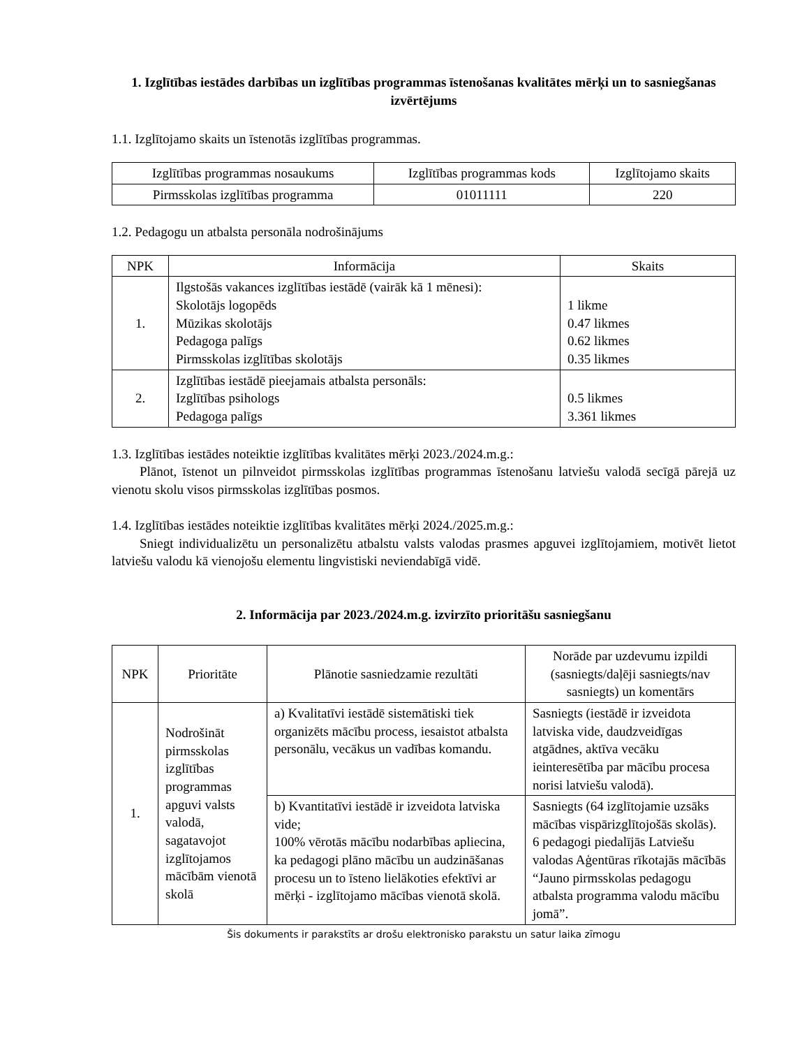1. Izglītības iestādes darbības un izglītības programmas īstenošanas kvalitātes mērķi un to sasniegšanas izvērtējums
1.1. Izglītojamo skaits un īstenotās izglītības programmas.
| Izglītības programmas nosaukums | Izglītības programmas kods | Izglītojamo skaits |
| --- | --- | --- |
| Pirmsskolas izglītības programma | 01011111 | 220 |
1.2. Pedagogu un atbalsta personāla nodrošinājums
| NPK | Informācija | Skaits |
| --- | --- | --- |
| 1. | Ilgstošās vakances izglītības iestādē (vairāk kā 1 mēnesi): Skolotājs logopēds Mūzikas skolotājs Pedagoga palīgs Pirmsskolas izglītības skolotājs | 1 likme 0.47 likmes 0.62 likmes 0.35 likmes |
| 2. | Izglītības iestādē pieejamais atbalsta personāls: Izglītības psihologs Pedagoga palīgs | 0.5 likmes 3.361 likmes |
1.3. Izglītības iestādes noteiktie izglītības kvalitātes mērķi 2023./2024.m.g.:
Plānot, īstenot un pilnveidot pirmsskolas izglītības programmas īstenošanu latviešu valodā secīgā pārejā uz vienotu skolu visos pirmsskolas izglītības posmos.
1.4. Izglītības iestādes noteiktie izglītības kvalitātes mērķi 2024./2025.m.g.:
Sniegt individualizētu un personalizētu atbalstu valsts valodas prasmes apguvei izglītojamiem, motivēt lietot latviešu valodu kā vienojošu elementu lingvistiski neviendabīgā vidē.
2. Informācija par 2023./2024.m.g. izvirzīto prioritāšu sasniegšanu
| NPK | Prioritāte | Plānotie sasniedzamie rezultāti | Norāde par uzdevumu izpildi (sasniegts/daļēji sasniegts/nav sasniegts) un komentārs |
| --- | --- | --- | --- |
| 1. | Nodrošināt pirmsskolas izglītības programmas apguvi valsts valodā, sagatavojot izglītojamos mācībām vienotā skolā | a) Kvalitatīvi iestādē sistemātiski tiek organizēts mācību process, iesaistot atbalsta personālu, vecākus un vadības komandu. | Sasniegts (iestādē ir izveidota latviska vide, daudzveidīgas atgādnes, aktīva vecāku ieinteresētība par mācību procesa norisi latviešu valodā). |
| | | b) Kvantitatīvi iestādē ir izveidota latviska vide; 100% vērotās mācību nodarbības apliecina, ka pedagogi plāno mācību un audzināšanas procesu un to īsteno lielākoties efektīvi ar mērķi - izglītojamo mācības vienotā skolā. | Sasniegts (64 izglītojamie uzsāks mācības vispārizglītojošās skolās). 6 pedagogi piedalījās Latviešu valodas Aģentūras rīkotajās mācībās “Jauno pirmsskolas pedagogu atbalsta programma valodu mācību jomā”. |
Šis dokuments ir parakstīts ar drošu elektronisko parakstu un satur laika zīmogu